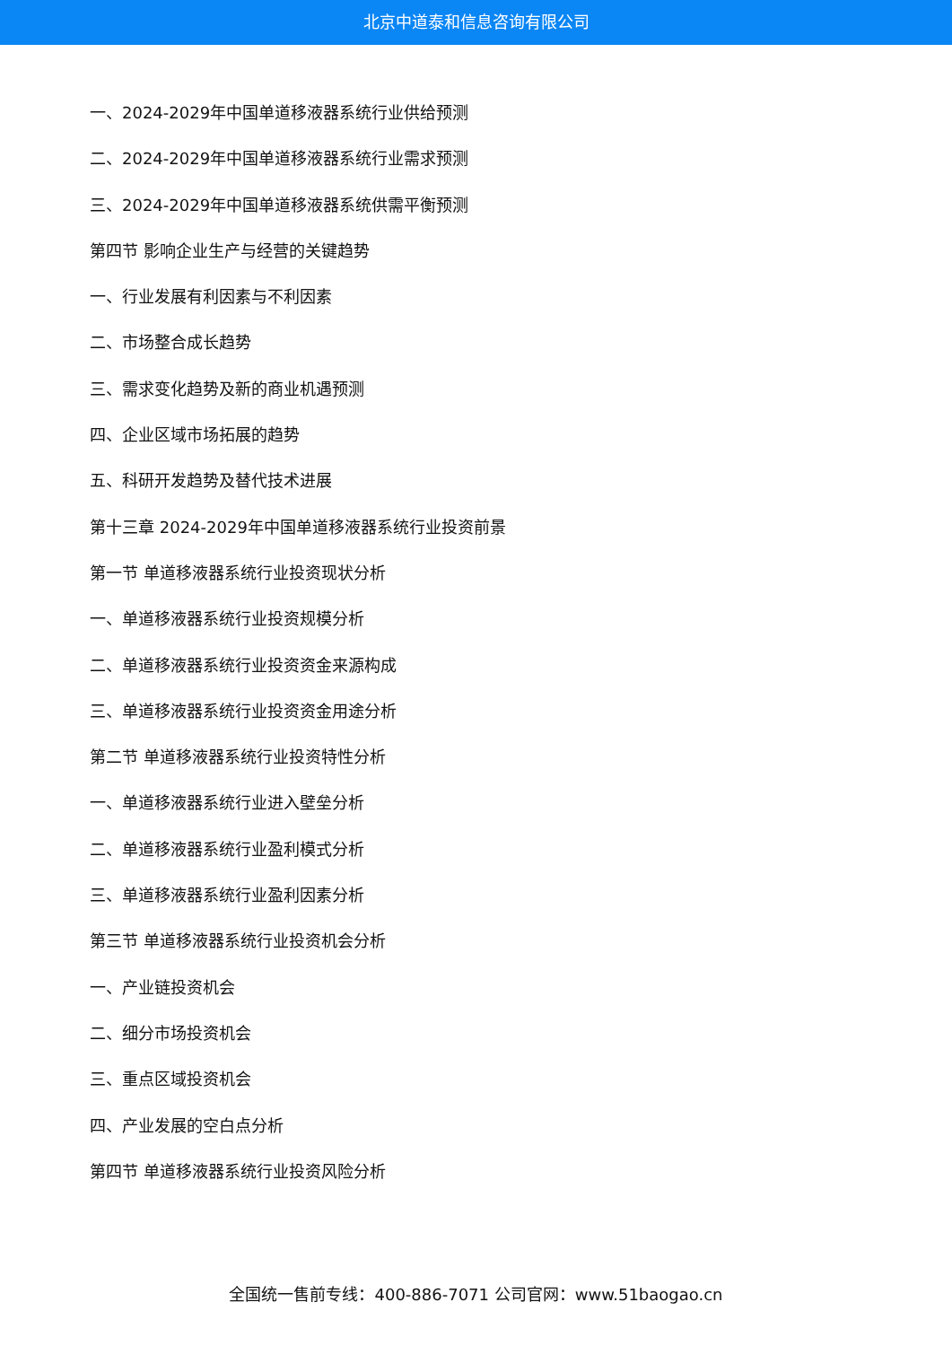北京中道泰和信息咨询有限公司
一、2024-2029年中国单道移液器系统行业供给预测
二、2024-2029年中国单道移液器系统行业需求预测
三、2024-2029年中国单道移液器系统供需平衡预测
第四节 影响企业生产与经营的关键趋势
一、行业发展有利因素与不利因素
二、市场整合成长趋势
三、需求变化趋势及新的商业机遇预测
四、企业区域市场拓展的趋势
五、科研开发趋势及替代技术进展
第十三章 2024-2029年中国单道移液器系统行业投资前景
第一节 单道移液器系统行业投资现状分析
一、单道移液器系统行业投资规模分析
二、单道移液器系统行业投资资金来源构成
三、单道移液器系统行业投资资金用途分析
第二节 单道移液器系统行业投资特性分析
一、单道移液器系统行业进入壁垒分析
二、单道移液器系统行业盈利模式分析
三、单道移液器系统行业盈利因素分析
第三节 单道移液器系统行业投资机会分析
一、产业链投资机会
二、细分市场投资机会
三、重点区域投资机会
四、产业发展的空白点分析
第四节 单道移液器系统行业投资风险分析
全国统一售前专线：400-886-7071 公司官网：www.51baogao.cn